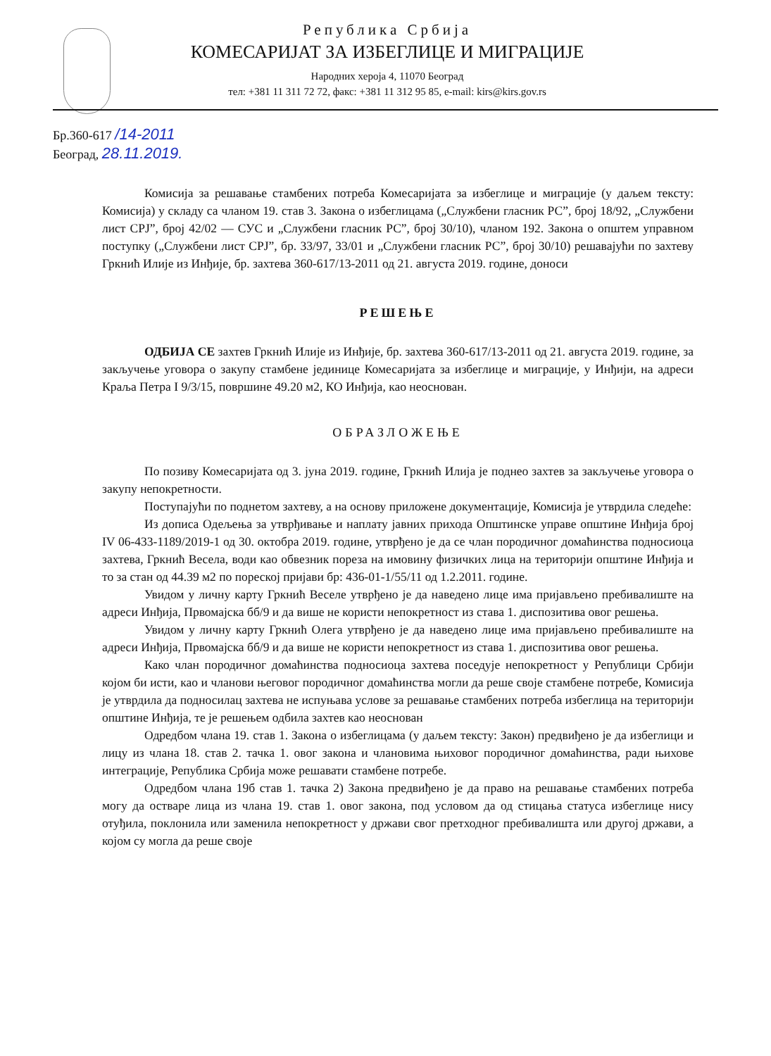Република Србија
КОМЕСАРИЈАТ ЗА ИЗБЕГЛИЦЕ И МИГРАЦИЈЕ
Народних хероја 4, 11070 Београд
тел: +381 11 311 72 72, факс: +381 11 312 95 85, e-mail: kirs@kirs.gov.rs
Бр.360-617 /14-2011
Београд, 28.11.2019.
Комисија за решавање стамбених потреба Комесаријата за избеглице и миграције (у даљем тексту: Комисија) у складу са чланом 19. став 3. Закона о избеглицама („Службени гласник РС”, број 18/92, „Службени лист СРЈ”, број 42/02 — СУС и „Службени гласник РС”, број 30/10), чланом 192. Закона о општем управном поступку („Службени лист СРЈ”, бр. 33/97, 33/01 и „Службени гласник РС”, број 30/10) решавајући по захтеву Гркнић Илије из Инђије, бр. захтева 360-617/13-2011 од 21. августа 2019. године, доноси
РЕШЕЊЕ
ОДБИЈА СЕ захтев Гркнић Илије из Инђије, бр. захтева 360-617/13-2011 од 21. августа 2019. године, за закључење уговора о закупу стамбене јединице Комесаријата за избеглице и миграције, у Инђији, на адреси Краља Петра I 9/3/15, површине 49.20 м2, КО Инђија, као неоснован.
ОБРАЗЛОЖЕЊЕ
По позиву Комесаријата од 3. јуна 2019. године, Гркнић Илија је поднео захтев за закључење уговора о закупу непокретности.
Поступајући по поднетом захтеву, а на основу приложене документације, Комисија је утврдила следеће:
Из дописа Одељења за утврђивање и наплату јавних прихода Општинске управе општине Инђија број IV 06-433-1189/2019-1 од 30. октобра 2019. године, утврђено је да се члан породичног домаћинства подносиоца захтева, Гркнић Весела, води као обвезник пореза на имовину физичких лица на територији општине Инђија и то за стан од 44.39 м2 по пореској пријави бр: 436-01-1/55/11 од 1.2.2011. године.
Увидом у личну карту Гркнић Веселе утврђено је да наведено лице има пријављено пребивалиште на адреси Инђија, Првомајска бб/9 и да више не користи непокретност из става 1. диспозитива овог решења.
Увидом у личну карту Гркнић Олега утврђено је да наведено лице има пријављено пребивалиште на адреси Инђија, Првомајска бб/9 и да више не користи непокретност из става 1. диспозитива овог решења.
Како члан породичног домаћинства подносиоца захтева поседује непокретност у Републици Србији којом би исти, као и чланови његовог породичног домаћинства могли да реше своје стамбене потребе, Комисија је утврдила да подносилац захтева не испуњава услове за решавање стамбених потреба избеглица на територији општине Инђија, те је решењем одбила захтев као неоснован
Одредбом члана 19. став 1. Закона о избеглицама (у даљем тексту: Закон) предвиђено је да избеглици и лицу из члана 18. став 2. тачка 1. овог закона и члановима њиховог породичног домаћинства, ради њихове интеграције, Република Србија може решавати стамбене потребе.
Одредбом члана 19б став 1. тачка 2) Закона предвиђено је да право на решавање стамбених потреба могу да остваре лица из члана 19. став 1. овог закона, под условом да од стицања статуса избеглице нису отуђила, поклонила или заменила непокретност у држави свог претходног пребивалишта или другој држави, а којом су могла да реше своје